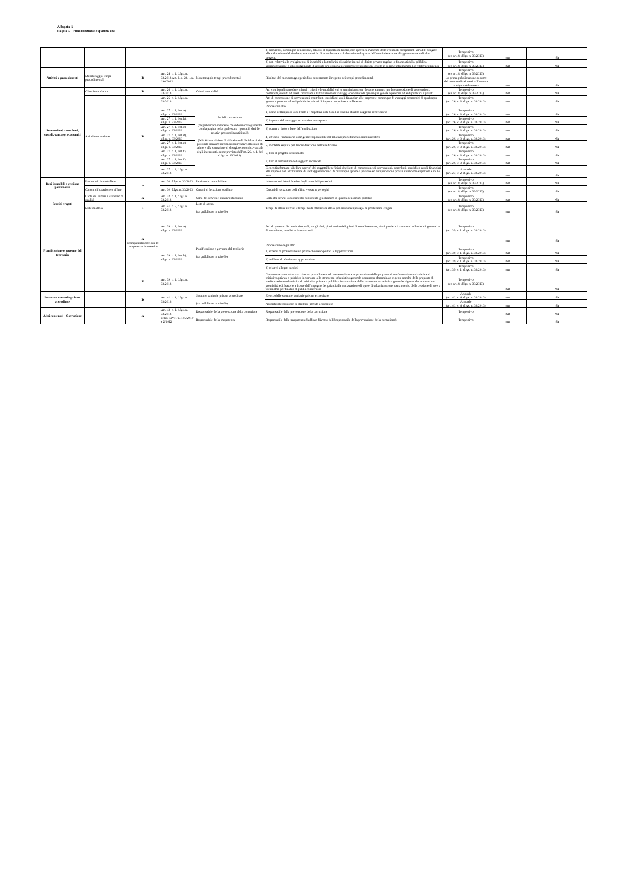Allegato 1
Foglio 1 - Pubblicazione e qualità dati
| | | | | | 2) compensi, comunque denominati, relativi al rapporto di lavoro, con specifica evidenza delle eventuali componenti variabili o legate alla valutazione del risultato, e a incarichi di consulenza e collaborazione da parte dell'amministrazione di appartenenza o di altro soggetto | Tempestivo (ex art. 8, d.lgs. n. 33/2013) | n/a | n/a |
| | | | | | 3) dati relativi allo svolgimento di incarichi o la titolarità di cariche in enti di diritto privato regolati o finanziati dalla pubblica amministrazione o allo svolgimento di attività professionali (comprese le prestazioni svolte in regime intramurario), e relativi compensi | Tempestivo (ex art. 8, d.lgs. n. 33/2013) | n/a | n/a |
| Attività e procedimenti | Monitoraggio tempi procedimentali | B | Art. 24, c. 2, d.lgs. n. 33/2013 Art. 1, c. 28, l. n. 190/2012 | Monitoraggio tempi procedimentali | Risultati del monitoraggio periodico concernente il rispetto dei tempi procedimentali | Tempestivo (ex art. 8, d.lgs. n. 33/2013) La prima pubblicazione decorre dal termine di sei mesi dall'entrata in vigore del decreto | n/a | n/a |
| Sovvenzioni, contributi, sussidi, vantaggi economici | Criteri e modalità | B | Art. 26, c. 1, d.lgs. n. 33/2013 | Criteri e modalità | Atti con i quali sono determinati i criteri e le modalità cui le amministrazioni devono attenersi per la concessione di sovvenzioni, contributi, sussidi ed ausili finanziari e l'attribuzione di vantaggi economici di qualunque genere a persone ed enti pubblici e privati | Tempestivo (ex art. 8, d.lgs. n. 33/2013) | n/a | n/a |
| | Atti di concessione | B | Art. 26, c. 2, d.lgs. n. 33/2013 | Atti di concessione (da pubblicare in tabelle creando un collegamento con la pagina nella quale sono riportati i dati dei relativi provvedimenti finali) (NB: è fatto divieto di diffusione di dati da cui sia possibile ricavare informazioni relative allo stato di salute e alla situazione di disagio economico-sociale degli interessati, come previsto dall'art. 26, c. 4, del d.lgs. n. 33/2013) | Atti di concessione di sovvenzioni, contributi, sussidi ed ausili finanziari alle imprese e comunque di vantaggi economici di qualunque genere a persone ed enti pubblici e privati di importo superiore a mille euro | Tempestivo (art. 26, c. 3, d.lgs. n. 33/2013) | n/a | n/a |
| | | | | | Per ciascun atto: | | | |
| | | | Art. 27, c. 1, lett. a), d.lgs. n. 33/2013 | | 1) nome dell'impresa o dell'ente e i rispettivi dati fiscali o il nome di altro soggetto beneficiario | Tempestivo (art. 26, c. 3, d.lgs. n. 33/2013) | n/a | n/a |
| | | | Art. 27, c. 1, lett. b), d.lgs. n. 33/2013 | | 2) importo del vantaggio economico corrisposto | Tempestivo (art. 26, c. 3, d.lgs. n. 33/2013) | n/a | n/a |
| | | | Art. 27, c. 1, lett. c), d.lgs. n. 33/2013 | | 3) norma o titolo a base dell'attribuzione | Tempestivo (art. 26, c. 3, d.lgs. n. 33/2013) | n/a | n/a |
| | | | Art. 27, c. 1, lett. d), d.lgs. n. 33/2013 | | 4) ufficio e funzionario o dirigente responsabile del relativo procedimento amministrativo | Tempestivo (art. 26, c. 3, d.lgs. n. 33/2013) | n/a | n/a |
| | | | Art. 27, c. 1, lett. e), d.lgs. n. 33/2013 | | 5) modalità seguita per l'individuazione del beneficiario | Tempestivo (art. 26, c. 3, d.lgs. n. 33/2013) | n/a | n/a |
| | | | Art. 27, c. 1, lett. f), d.lgs. n. 33/2013 | | 6) link al progetto selezionato | Tempestivo (art. 26, c. 3, d.lgs. n. 33/2013) | n/a | n/a |
| | | | Art. 27, c. 1, lett. f), d.lgs. n. 33/2013 | | 7) link al curriculum del soggetto incaricato | Tempestivo (art. 26, c. 3, d.lgs. n. 33/2013) | n/a | n/a |
| | | | Art. 27, c. 2, d.lgs. n. 33/2013 | | Elenco (in formato tabellare aperto) dei soggetti beneficiari degli atti di concessione di sovvenzioni, contributi, sussidi ed ausili finanziari alle imprese e di attribuzione di vantaggi economici di qualunque genere a persone ed enti pubblici e privati di importo superiore a mille euro | Annuale (art. 27, c. 2, d.lgs. n. 33/2013) | n/a | n/a |
| Beni immobili e gestione patrimonio | Patrimonio immobiliare | A | Art. 30, d.lgs. n. 33/2013 | Patrimonio immobiliare | Informazioni identificative degli immobili posseduti | Tempestivo (ex art. 8, d.lgs. n. 33/2013) | n/a | n/a |
| | Canoni di locazione o affitto | | Art. 30, d.lgs. n. 33/2013 | Canoni di locazione o affitto | Canoni di locazione o di affitto versati o percepiti | Tempestivo (ex art. 8, d.lgs. n. 33/2013) | n/a | n/a |
| Servizi erogati | Carta dei servizi e standard di qualità | A | Art. 32, c. 1, d.lgs. n. 33/2013 | Carta dei servizi e standard di qualità | Carta dei servizi o documento contenente gli standard di qualità dei servizi pubblici | Tempestivo (ex art. 8, d.lgs. n. 33/2013) | n/a | n/a |
| | Liste di attesa | I | Art. 41, c. 6, d.lgs. n. 33/2013 | Liste di attesa (da pubblicare in tabelle) | Tempi di attesa previsti e tempi medi effettivi di attesa per ciascuna tipologia di prestazione erogata | Tempestivo (ex art. 8, d.lgs. n. 33/2013) | n/a | n/a |
| Pianificazione e governo del territorio | | A (compatibilmente con le competenze in materia) | Art. 39, c. 1, lett. a), d.lgs. n. 33/2013 | Pianificazione e governo del territorio (da pubblicare in tabelle) | Atti di governo del territorio quali, tra gli altri, piani territoriali, piani di coordinamento, piani paesistici, strumenti urbanistici, generali e di attuazione, nonché le loro varianti | Tempestivo (art. 39, c. 1, d.lgs. n. 33/2013) | n/a | n/a |
| | | | Art. 39, c. 1, lett. b), d.lgs. n. 33/2013 | | Per ciascuno degli atti: | | | |
| | | | | | 1) schemi di provvedimento prima che siano portati all'approvazione | Tempestivo (art. 39, c. 1, d.lgs. n. 33/2013) | n/a | n/a |
| | | | | | 2) delibere di adozione o approvazione | Tempestivo (art. 39, c. 1, d.lgs. n. 33/2013) | n/a | n/a |
| | | | | | 3) relativi allegati tecnici | Tempestivo (art. 39, c. 1, d.lgs. n. 33/2013) | n/a | n/a |
| | | F | Art. 39, c. 2, d.lgs. n. 33/2013 | | Documentazione relativa a ciascun procedimento di presentazione e approvazione delle proposte di trasformazione urbanistica di iniziativa privata o pubblica in variante allo strumento urbanistico generale comunque denominato vigente nonché delle proposte di trasformazione urbanistica di iniziativa privata o pubblica in attuazione dello strumento urbanistico generale vigente che comportino premialità edificatorie a fronte dell'impegno dei privati alla realizzazione di opere di urbanizzazione extra oneri o della cessione di aree o volumetrie per finalità di pubblico interesse | Tempestivo (ex art. 8, d.lgs. n. 33/2013) | n/a | n/a |
| Strutture sanitarie private accreditate | | D | Art. 41, c. 4, d.lgs. n. 33/2013 | Strutture sanitarie private accreditate (da pubblicare in tabelle) | Elenco delle strutture sanitarie private accreditate | Annuale (art. 41, c. 4, d.lgs. n. 33/2013) | n/a | n/a |
| | | | | | Accordi intercorsi con le strutture private accreditate | Annuale (art. 41, c. 4, d.lgs. n. 33/2013) | n/a | n/a |
| Altri contenuti - Corruzione | | A | Art. 43, c. 1, d.lgs. n. 33/2013 | Responsabile della prevenzione della corruzione | Responsabile della prevenzione della corruzione | Tempestivo | n/a | n/a |
| | | | delib. CiVIT n. 105/2010 e 2/2012 | Responsabile della trasparenza | Responsabile della trasparenza (laddove diiverso dal Responsabile della prevenzione della corruzione) | Tempestivo | n/a | n/a |